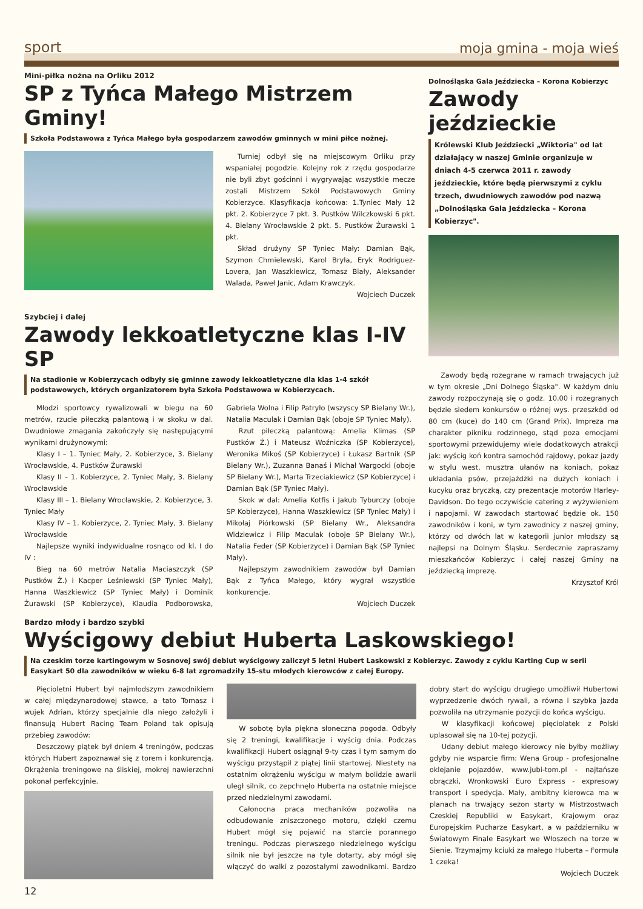sport
moja gmina - moja wieś
Mini-piłka nożna na Orliku 2012
SP z Tyńca Małego Mistrzem Gminy!
Szkoła Podstawowa z Tyńca Małego była gospodarzem zawodów gminnych w mini piłce nożnej.
Turniej odbył się na miejscowym Orliku przy wspaniałej pogodzie. Kolejny rok z rzędu gospodarze nie byli zbyt gościnni i wygrywając wszystkie mecze zostali Mistrzem Szkół Podstawowych Gminy Kobierzyce. Klasyfikacja końcowa: 1.Tyniec Mały 12 pkt. 2. Kobierzyce 7 pkt. 3. Pustków Wilczkowski 6 pkt. 4. Bielany Wrocławskie 2 pkt. 5. Pustków Żurawski 1 pkt.
Skład drużyny SP Tyniec Mały: Damian Bąk, Szymon Chmielewski, Karol Bryła, Eryk Rodriguez-Lovera, Jan Waszkiewicz, Tomasz Biały, Aleksander Walada, Paweł Janic, Adam Krawczyk.
Wojciech Duczek
Szybciej i dalej
Zawody lekkoatletyczne klas I-IV SP
Na stadionie w Kobierzycach odbyły się gminne zawody lekkoatletyczne dla klas 1-4 szkół podstawowych, których organizatorem była Szkoła Podstawowa w Kobierzycach.
Młodzi sportowcy rywalizowali w biegu na 60 metrów, rzucie piłeczką palantową i w skoku w dal. Dwudniowe zmagania zakończyły się następującymi wynikami drużynowymi:
Klasy I – 1. Tyniec Mały, 2. Kobierzyce, 3. Bielany Wrocławskie, 4. Pustków Żurawski
Klasy II – 1. Kobierzyce, 2. Tyniec Mały, 3. Bielany Wrocławskie
Klasy III – 1. Bielany Wrocławskie, 2. Kobierzyce, 3. Tyniec Mały
Klasy IV – 1. Kobierzyce, 2. Tyniec Mały, 3. Bielany Wrocławskie
Najlepsze wyniki indywidualne rosnąco od kl. I do IV :
Bieg na 60 metrów Natalia Maciaszczyk (SP Pustków Ż.) i Kacper Leśniewski (SP Tyniec Mały), Hanna Waszkiewicz (SP Tyniec Mały) i Dominik Żurawski (SP Kobierzyce), Klaudia Podborowska, Gabriela Wolna i Filip Patryło (wszyscy SP Bielany Wr.), Natalia Maculak i Damian Bąk (oboje SP Tyniec Mały).
Rzut piłeczką palantową: Amelia Klimas (SP Pustków Ż.) i Mateusz Woźniczka (SP Kobierzyce), Weronika Mikoś (SP Kobierzyce) i Łukasz Bartnik (SP Bielany Wr.), Zuzanna Banaś i Michał Wargocki (oboje SP Bielany Wr.), Marta Trzeciakiewicz (SP Kobierzyce) i Damian Bąk (SP Tyniec Mały).
Skok w dal: Amelia Kotfis i Jakub Tyburczy (oboje SP Kobierzyce), Hanna Waszkiewicz (SP Tyniec Mały) i Mikołaj Piórkowski (SP Bielany Wr., Aleksandra Widziewicz i Filip Maculak (oboje SP Bielany Wr.), Natalia Feder (SP Kobierzyce) i Damian Bąk (SP Tyniec Mały).
Najlepszym zawodnikiem zawodów był Damian Bąk z Tyńca Małego, który wygrał wszystkie konkurencje.
Wojciech Duczek
Dolnośląska Gala Jeździecka – Korona Kobierzyc
Zawody jeździeckie
Królewski Klub Jeździecki „Wiktoria" od lat działający w naszej Gminie organizuje w dniach 4-5 czerwca 2011 r. zawody jeździeckie, które będą pierwszymi z cyklu trzech, dwudniowych zawodów pod nazwą „Dolnośląska Gala Jeździecka – Korona Kobierzyc".
Zawody będą rozegrane w ramach trwających już w tym okresie „Dni Dolnego Śląska". W każdym dniu zawody rozpoczynają się o godz. 10.00 i rozegranych będzie siedem konkursów o różnej wys. przeszkód od 80 cm (kuce) do 140 cm (Grand Prix). Impreza ma charakter pikniku rodzinnego, stąd poza emocjami sportowymi przewidujemy wiele dodatkowych atrakcji jak: wyścig koń kontra samochód rajdowy, pokaz jazdy w stylu west, musztra ułanów na koniach, pokaz układania psów, przejażdżki na dużych koniach i kucyku oraz bryczką, czy prezentacje motorów Harley-Davidson. Do tego oczywiście catering z wyżywieniem i napojami. W zawodach startować będzie ok. 150 zawodników i koni, w tym zawodnicy z naszej gminy, którzy od dwóch lat w kategorii junior młodszy są najlepsi na Dolnym Śląsku. Serdecznie zapraszamy mieszkańców Kobierzyc i całej naszej Gminy na jeździecką imprezę.
Krzysztof Król
Bardzo młody i bardzo szybki
Wyścigowy debiut Huberta Laskowskiego!
Na czeskim torze kartingowym w Sosnovej swój debiut wyścigowy zaliczył 5 letni Hubert Laskowski z Kobierzyc. Zawody z cyklu Karting Cup w serii Easykart 50 dla zawodników w wieku 6-8 lat zgromadziły 15-stu młodych kierowców z całej Europy.
Pięcioletni Hubert był najmłodszym zawodnikiem w całej międzynarodowej stawce, a tato Tomasz i wujek Adrian, którzy specjalnie dla niego założyli i finansują Hubert Racing Team Poland tak opisują przebieg zawodów:
Deszczowy piątek był dniem 4 treningów, podczas których Hubert zapoznawał się z torem i konkurencją. Okrążenia treningowe na śliskiej, mokrej nawierzchni pokonał perfekcyjnie.
W sobotę była piękna słoneczna pogoda. Odbyły się 2 treningi, kwalifikacje i wyścig dnia. Podczas kwalifikacji Hubert osiągnął 9-ty czas i tym samym do wyścigu przystąpił z piątej linii startowej. Niestety na ostatnim okrążeniu wyścigu w małym bolidzie awarii uległ silnik, co zepchnęło Huberta na ostatnie miejsce przed niedzielnymi zawodami.
Całonocna praca mechaników pozwoliła na odbudowanie zniszczonego motoru, dzięki czemu Hubert mógł się pojawić na starcie porannego treningu. Podczas pierwszego niedzielnego wyścigu silnik nie był jeszcze na tyle dotarty, aby mógł się włączyć do walki z pozostałymi zawodnikami. Bardzo dobry start do wyścigu drugiego umożliwił Hubertowi wyprzedzenie dwóch rywali, a równa i szybka jazda pozwoliła na utrzymanie pozycji do końca wyścigu.
W klasyfikacji końcowej pięciolatek z Polski uplasował się na 10-tej pozycji.
Udany debiut małego kierowcy nie byłby możliwy gdyby nie wsparcie firm: Wena Group - profesjonalne oklejanie pojazdów, www.jubi-tom.pl - najtańsze obrączki, Wronkowski Euro Express - expresowy transport i spedycja. Mały, ambitny kierowca ma w planach na trwający sezon starty w Mistrzostwach Czeskiej Republiki w Easykart, Krajowym oraz Europejskim Pucharze Easykart, a w październiku w Światowym Finale Easykart we Włoszech na torze w Sienie. Trzymajmy kciuki za małego Huberta – Formuła 1 czeka!
Wojciech Duczek
12